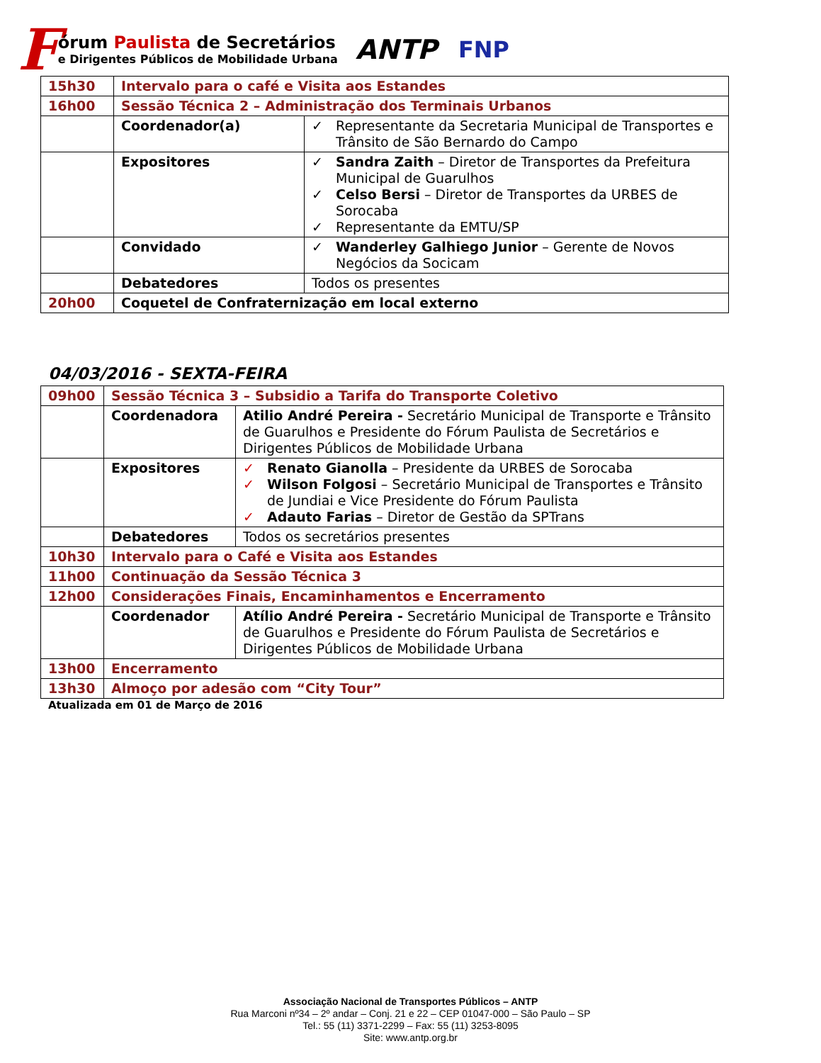F
órum Paulista de Secretários
e Dirigentes Públicos de Mobilidade Urbana
ANTP FNP
| 15h30 | Intervalo para o café e Visita aos Estandes | |
| 16h00 | Sessão Técnica 2 – Administração dos Terminais Urbanos | |
| | Coordenador(a) | ✓ Representante da Secretaria Municipal de Transportes e Trânsito de São Bernardo do Campo |
| | Expositores | ✓ Sandra Zaith – Diretor de Transportes da Prefeitura Municipal de Guarulhos ✓ Celso Bersi – Diretor de Transportes da URBES de Sorocaba ✓ Representante da EMTU/SP |
| | Convidado | ✓ Wanderley Galhiego Junior – Gerente de Novos Negócios da Socicam |
| | Debatedores | Todos os presentes |
| 20h00 | Coquetel de Confraternização em local externo | |
04/03/2016 - SEXTA-FEIRA
| 09h00 | Sessão Técnica 3 – Subsidio a Tarifa do Transporte Coletivo | |
| | Coordenadora | Atilio André Pereira - Secretário Municipal de Transporte e Trânsito de Guarulhos e Presidente do Fórum Paulista de Secretários e Dirigentes Públicos de Mobilidade Urbana |
| | Expositores | ✓ Renato Gianolla – Presidente da URBES de Sorocaba ✓ Wilson Folgosi – Secretário Municipal de Transportes e Trânsito de Jundiai e Vice Presidente do Fórum Paulista ✓ Adauto Farias – Diretor de Gestão da SPTrans |
| | Debatedores | Todos os secretários presentes |
| 10h30 | Intervalo para o Café e Visita aos Estandes | |
| 11h00 | Continuação da Sessão Técnica 3 | |
| 12h00 | Considerações Finais, Encaminhamentos e Encerramento | |
| | Coordenador | Atílio André Pereira - Secretário Municipal de Transporte e Trânsito de Guarulhos e Presidente do Fórum Paulista de Secretários e Dirigentes Públicos de Mobilidade Urbana |
| 13h00 | Encerramento | |
| 13h30 | Almoço por adesão com “City Tour” | |
Atualizada em 01 de Março de 2016
Associação Nacional de Transportes Públicos – ANTP
Rua Marconi nº34 – 2º andar – Conj. 21 e 22 – CEP 01047-000 – São Paulo – SP
Tel.: 55 (11) 3371-2299 – Fax: 55 (11) 3253-8095
Site: www.antp.org.br